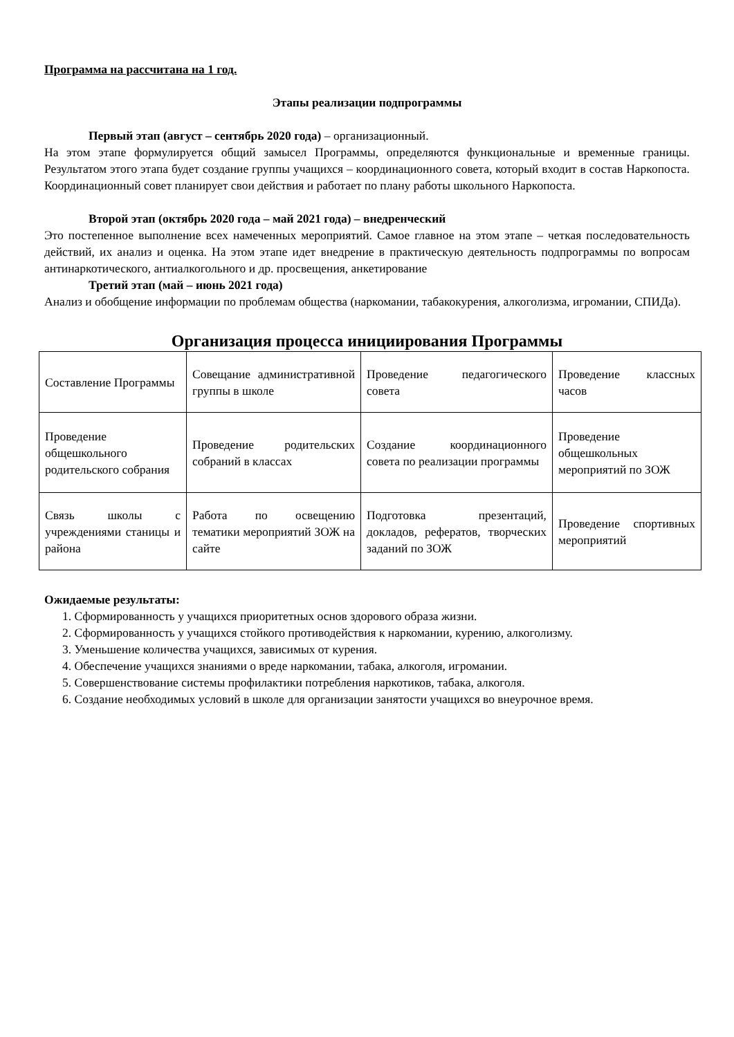Программа на рассчитана на 1 год.
Этапы реализации подпрограммы
Первый этап (август – сентябрь 2020 года) – организационный.
На этом этапе формулируется общий замысел Программы, определяются функциональные и временные границы. Результатом этого этапа будет создание группы учащихся – координационного совета, который входит в состав Наркопоста. Координационный совет планирует свои действия и работает по плану работы школьного Наркопоста.
Второй этап (октябрь 2020 года – май 2021 года) – внедренческий
Это постепенное выполнение всех намеченных мероприятий. Самое главное на этом этапе – четкая последовательность действий, их анализ и оценка. На этом этапе идет внедрение в практическую деятельность подпрограммы по вопросам антинаркотического, антиалкогольного и др. просвещения, анкетирование
Третий этап (май – июнь 2021 года)
Анализ и обобщение информации по проблемам общества (наркомании, табакокурения, алкоголизма, игромании, СПИДа).
Организация процесса инициирования Программы
| Составление Программы | Совещание административной группы в школе | Проведение педагогического совета | Проведение классных часов |
| Проведение общешкольного родительского собрания | Проведение родительских собраний в классах | Создание координационного совета по реализации программы | Проведение общешкольных мероприятий по ЗОЖ |
| Связь школы с учреждениями станицы и района | Работа по освещению тематики мероприятий ЗОЖ на сайте | Подготовка презентаций, докладов, рефератов, творческих заданий по ЗОЖ | Проведение спортивных мероприятий |
Ожидаемые результаты:
1. Сформированность у учащихся приоритетных основ здорового образа жизни.
2. Сформированность у учащихся стойкого противодействия к наркомании, курению, алкоголизму.
3. Уменьшение количества учащихся, зависимых от курения.
4. Обеспечение учащихся знаниями о вреде наркомании, табака, алкоголя, игромании.
5. Совершенствование системы профилактики потребления наркотиков, табака, алкоголя.
6. Создание необходимых условий в школе для организации занятости учащихся во внеурочное время.